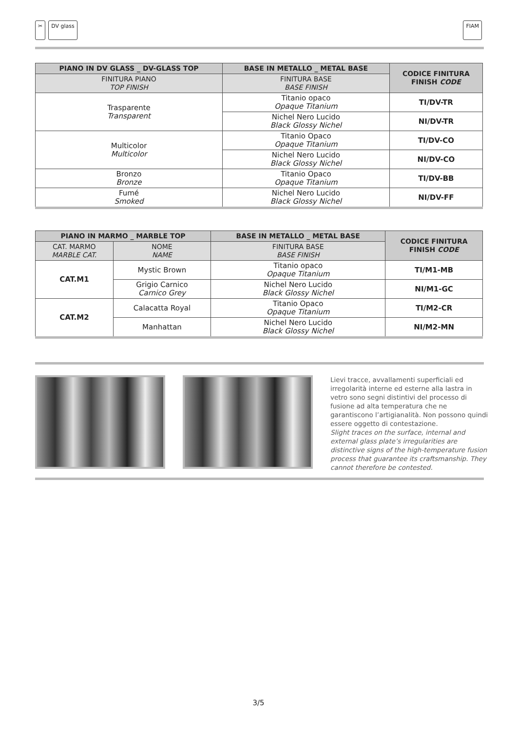✂ DV glass FIAM
| PIANO IN DV GLASS _ DV-GLASS TOP | BASE IN METALLO _ METAL BASE | CODICE FINITURA FINISH CODE |
| --- | --- | --- |
| FINITURA PIANO TOP FINISH | FINITURA BASE BASE FINISH | |
| Trasparente Transparent | Titanio opaco Opaque Titanium | TI/DV-TR |
| | Nichel Nero Lucido Black Glossy Nichel | NI/DV-TR |
| Multicolor Multicolor | Titanio Opaco Opaque Titanium | TI/DV-CO |
| | Nichel Nero Lucido Black Glossy Nichel | NI/DV-CO |
| Bronzo Bronze | Titanio Opaco Opaque Titanium | TI/DV-BB |
| Fumé Smoked | Nichel Nero Lucido Black Glossy Nichel | NI/DV-FF |
| PIANO IN MARMO _ MARBLE TOP | | BASE IN METALLO _ METAL BASE | CODICE FINITURA FINISH CODE |
| --- | --- | --- | --- |
| CAT. MARMO MARBLE CAT. | NOME NAME | FINITURA BASE BASE FINISH | |
| CAT.M1 | Mystic Brown | Titanio opaco Opaque Titanium | TI/M1-MB |
| | Grigio Carnico Carnico Grey | Nichel Nero Lucido Black Glossy Nichel | NI/M1-GC |
| CAT.M2 | Calacatta Royal | Titanio Opaco Opaque Titanium | TI/M2-CR |
| | Manhattan | Nichel Nero Lucido Black Glossy Nichel | NI/M2-MN |
Lievi tracce, avvallamenti superficiali ed irregolarità interne ed esterne alla lastra in vetro sono segni distintivi del processo di fusione ad alta temperatura che ne garantiscono l’artigianalità. Non possono quindi essere oggetto di contestazione.
Slight traces on the surface, internal and external glass plate’s irregularities are distinctive signs of the high-temperature fusion process that guarantee its craftsmanship. They cannot therefore be contested.
3/5